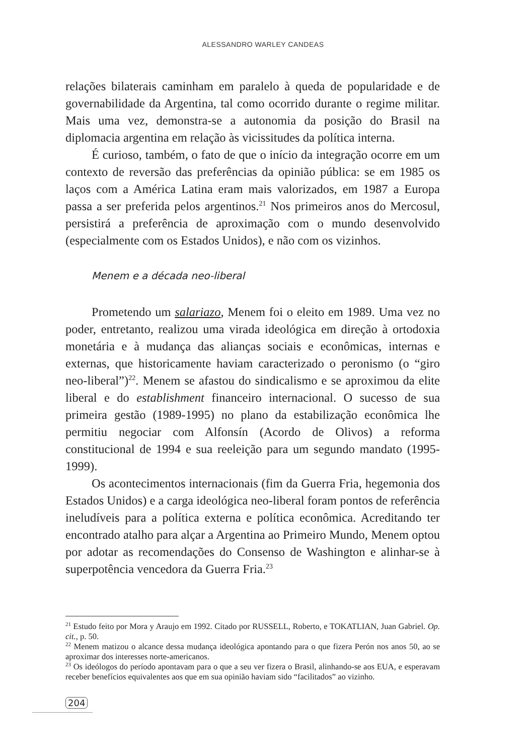ALESSANDRO WARLEY CANDEAS
relações bilaterais caminham em paralelo à queda de popularidade e de governabilidade da Argentina, tal como ocorrido durante o regime militar. Mais uma vez, demonstra-se a autonomia da posição do Brasil na diplomacia argentina em relação às vicissitudes da política interna.
É curioso, também, o fato de que o início da integração ocorre em um contexto de reversão das preferências da opinião pública: se em 1985 os laços com a América Latina eram mais valorizados, em 1987 a Europa passa a ser preferida pelos argentinos.<sup>21</sup> Nos primeiros anos do Mercosul, persistirá a preferência de aproximação com o mundo desenvolvido (especialmente com os Estados Unidos), e não com os vizinhos.
Menem e a década neo-liberal
Prometendo um salariazo, Menem foi o eleito em 1989. Uma vez no poder, entretanto, realizou uma virada ideológica em direção à ortodoxia monetária e à mudança das alianças sociais e econômicas, internas e externas, que historicamente haviam caracterizado o peronismo (o “giro neo-liberal”)<sup>22</sup>. Menem se afastou do sindicalismo e se aproximou da elite liberal e do establishment financeiro internacional. O sucesso de sua primeira gestão (1989-1995) no plano da estabilização econômica lhe permitiu negociar com Alfonsín (Acordo de Olivos) a reforma constitucional de 1994 e sua reeleição para um segundo mandato (1995-1999).
Os acontecimentos internacionais (fim da Guerra Fria, hegemonia dos Estados Unidos) e a carga ideológica neo-liberal foram pontos de referência ineludíveis para a política externa e política econômica. Acreditando ter encontrado atalho para alçar a Argentina ao Primeiro Mundo, Menem optou por adotar as recomendações do Consenso de Washington e alinhar-se à superpotência vencedora da Guerra Fria.<sup>23</sup>
<sup>21</sup> Estudo feito por Mora y Araujo em 1992. Citado por RUSSELL, Roberto, e TOKATLIAN, Juan Gabriel. Op. cit., p. 50.
<sup>22</sup> Menem matizou o alcance dessa mudança ideológica apontando para o que fizera Perón nos anos 50, ao se aproximar dos interesses norte-americanos.
<sup>23</sup> Os ideólogos do período apontavam para o que a seu ver fizera o Brasil, alinhando-se aos EUA, e esperavam receber benefícios equivalentes aos que em sua opinião haviam sido “facilitados” ao vizinho.
204